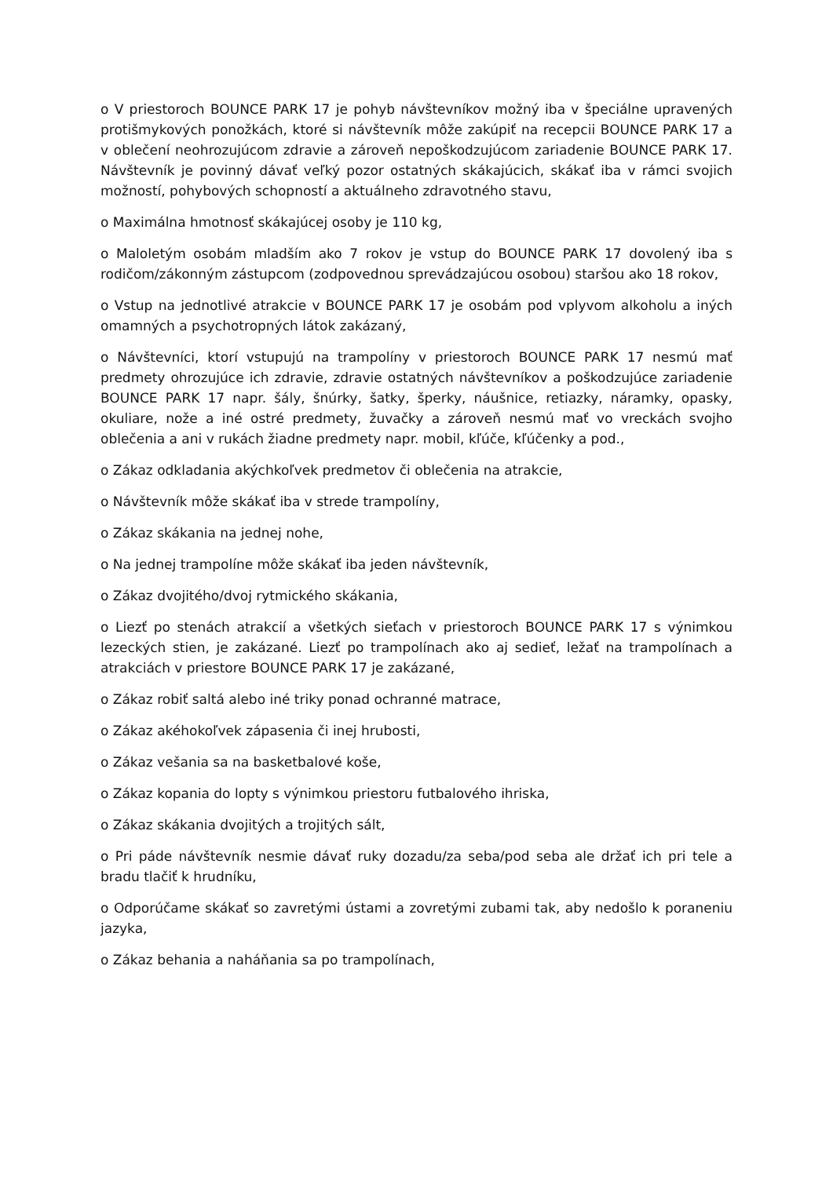o V priestoroch BOUNCE PARK 17 je pohyb návštevníkov možný iba v špeciálne upravených protišmykových ponožkách, ktoré si návštevník môže zakúpiť na recepcii BOUNCE PARK 17 a v oblečení neohrozujúcom zdravie a zároveň nepoškodzujúcom zariadenie BOUNCE PARK 17. Návštevník je povinný dávať veľký pozor ostatných skákajúcich, skákať iba v rámci svojich možností, pohybových schopností a aktuálneho zdravotného stavu,
o Maximálna hmotnosť skákajúcej osoby je 110 kg,
o Maloletým osobám mladším ako 7 rokov je vstup do BOUNCE PARK 17 dovolený iba s rodičom/zákonným zástupcom (zodpovednou sprevádzajúcou osobou) staršou ako 18 rokov,
o Vstup na jednotlivé atrakcie v BOUNCE PARK 17 je osobám pod vplyvom alkoholu a iných omamných a psychotropných látok zakázaný,
o Návštevníci, ktorí vstupujú na trampolíny v priestoroch BOUNCE PARK 17 nesmú mať predmety ohrozujúce ich zdravie, zdravie ostatných návštevníkov a poškodzujúce zariadenie BOUNCE PARK 17 napr. šály, šnúrky, šatky, šperky, náušnice, retiazky, náramky, opasky, okuliare, nože a iné ostré predmety, žuvačky a zároveň nesmú mať vo vreckách svojho oblečenia a ani v rukách žiadne predmety napr. mobil, kľúče, kľúčenky a pod.,
o Zákaz odkladania akýchkoľvek predmetov či oblečenia na atrakcie,
o Návštevník môže skákať iba v strede trampolíny,
o Zákaz skákania na jednej nohe,
o Na jednej trampolíne môže skákať iba jeden návštevník,
o Zákaz dvojitého/dvoj rytmického skákania,
o Liezť po stenách atrakcií a všetkých sieťach v priestoroch BOUNCE PARK 17 s výnimkou lezeckých stien, je zakázané. Liezť po trampolínach ako aj sedieť, ležať na trampolínach a atrakciách v priestore BOUNCE PARK 17 je zakázané,
o Zákaz robiť saltá alebo iné triky ponad ochranné matrace,
o Zákaz akéhokoľvek zápasenia či inej hrubosti,
o Zákaz vešania sa na basketbalové koše,
o Zákaz kopania do lopty s výnimkou priestoru futbalového ihriska,
o Zákaz skákania dvojitých a trojitých sált,
o Pri páde návštevník nesmie dávať ruky dozadu/za seba/pod seba ale držať ich pri tele a bradu tlačiť k hrudníku,
o Odporúčame skákať so zavretými ústami a zovretými zubami tak, aby nedošlo k poraneniu jazyka,
o Zákaz behania a naháňania sa po trampolínach,